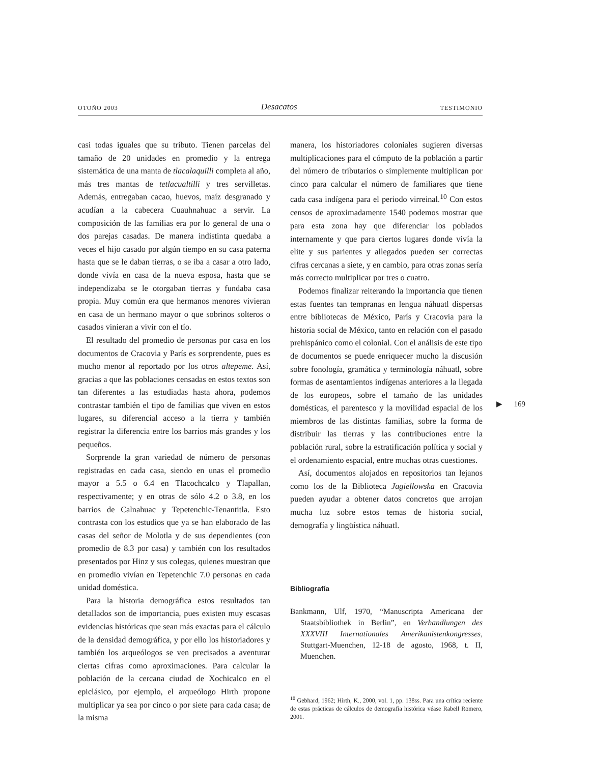OTOÑO 2003 Desacatos TESTIMONIO
casi todas iguales que su tributo. Tienen parcelas del tamaño de 20 unidades en promedio y la entrega sistemática de una manta de tlacalaquilli completa al año, más tres mantas de tetlacualtilli y tres servilletas. Además, entregaban cacao, huevos, maíz desgranado y acudían a la cabecera Cuauhnahuac a servir. La composición de las familias era por lo general de una o dos parejas casadas. De manera indistinta quedaba a veces el hijo casado por algún tiempo en su casa paterna hasta que se le daban tierras, o se iba a casar a otro lado, donde vivía en casa de la nueva esposa, hasta que se independizaba se le otorgaban tierras y fundaba casa propia. Muy común era que hermanos menores vivieran en casa de un hermano mayor o que sobrinos solteros o casados vinieran a vivir con el tío.
El resultado del promedio de personas por casa en los documentos de Cracovia y París es sorprendente, pues es mucho menor al reportado por los otros altepeme. Así, gracias a que las poblaciones censadas en estos textos son tan diferentes a las estudiadas hasta ahora, podemos contrastar también el tipo de familias que viven en estos lugares, su diferencial acceso a la tierra y también registrar la diferencia entre los barrios más grandes y los pequeños.
Sorprende la gran variedad de número de personas registradas en cada casa, siendo en unas el promedio mayor a 5.5 o 6.4 en Tlacochcalco y Tlapallan, respectivamente; y en otras de sólo 4.2 o 3.8, en los barrios de Calnahuac y Tepetenchic-Tenantitla. Esto contrasta con los estudios que ya se han elaborado de las casas del señor de Molotla y de sus dependientes (con promedio de 8.3 por casa) y también con los resultados presentados por Hinz y sus colegas, quienes muestran que en promedio vivían en Tepetenchic 7.0 personas en cada unidad doméstica.
Para la historia demográfica estos resultados tan detallados son de importancia, pues existen muy escasas evidencias históricas que sean más exactas para el cálculo de la densidad demográfica, y por ello los historiadores y también los arqueólogos se ven precisados a aventurar ciertas cifras como aproximaciones. Para calcular la población de la cercana ciudad de Xochicalco en el epiclásico, por ejemplo, el arqueólogo Hirth propone multiplicar ya sea por cinco o por siete para cada casa; de la misma
manera, los historiadores coloniales sugieren diversas multiplicaciones para el cómputo de la población a partir del número de tributarios o simplemente multiplican por cinco para calcular el número de familiares que tiene cada casa indígena para el periodo virreinal.<sup>10</sup> Con estos censos de aproximadamente 1540 podemos mostrar que para esta zona hay que diferenciar los poblados internamente y que para ciertos lugares donde vivía la elite y sus parientes y allegados pueden ser correctas cifras cercanas a siete, y en cambio, para otras zonas sería más correcto multiplicar por tres o cuatro.
Podemos finalizar reiterando la importancia que tienen estas fuentes tan tempranas en lengua náhuatl dispersas entre bibliotecas de México, París y Cracovia para la historia social de México, tanto en relación con el pasado prehispánico como el colonial. Con el análisis de este tipo de documentos se puede enriquecer mucho la discusión sobre fonología, gramática y terminología náhuatl, sobre formas de asentamientos indígenas anteriores a la llegada de los europeos, sobre el tamaño de las unidades domésticas, el parentesco y la movilidad espacial de los miembros de las distintas familias, sobre la forma de distribuir las tierras y las contribuciones entre la población rural, sobre la estratificación política y social y el ordenamiento espacial, entre muchas otras cuestiones.
Así, documentos alojados en repositorios tan lejanos como los de la Biblioteca Jagiellowska en Cracovia pueden ayudar a obtener datos concretos que arrojan mucha luz sobre estos temas de historia social, demografía y lingüística náhuatl.
Bibliografía
Bankmann, Ulf, 1970, “Manuscripta Americana der Staatsbibliothek in Berlin”, en Verhandlungen des XXXVIII Internationales Amerikanistenkongresses, Stuttgart-Muenchen, 12-18 de agosto, 1968, t. II, Muenchen.
<sup>10</sup> Gebhard, 1962; Hirth, K., 2000, vol. 1, pp. 138ss. Para una crítica reciente de estas prácticas de cálculos de demografía histórica véase Rabell Romero, 2001.
▶ 169